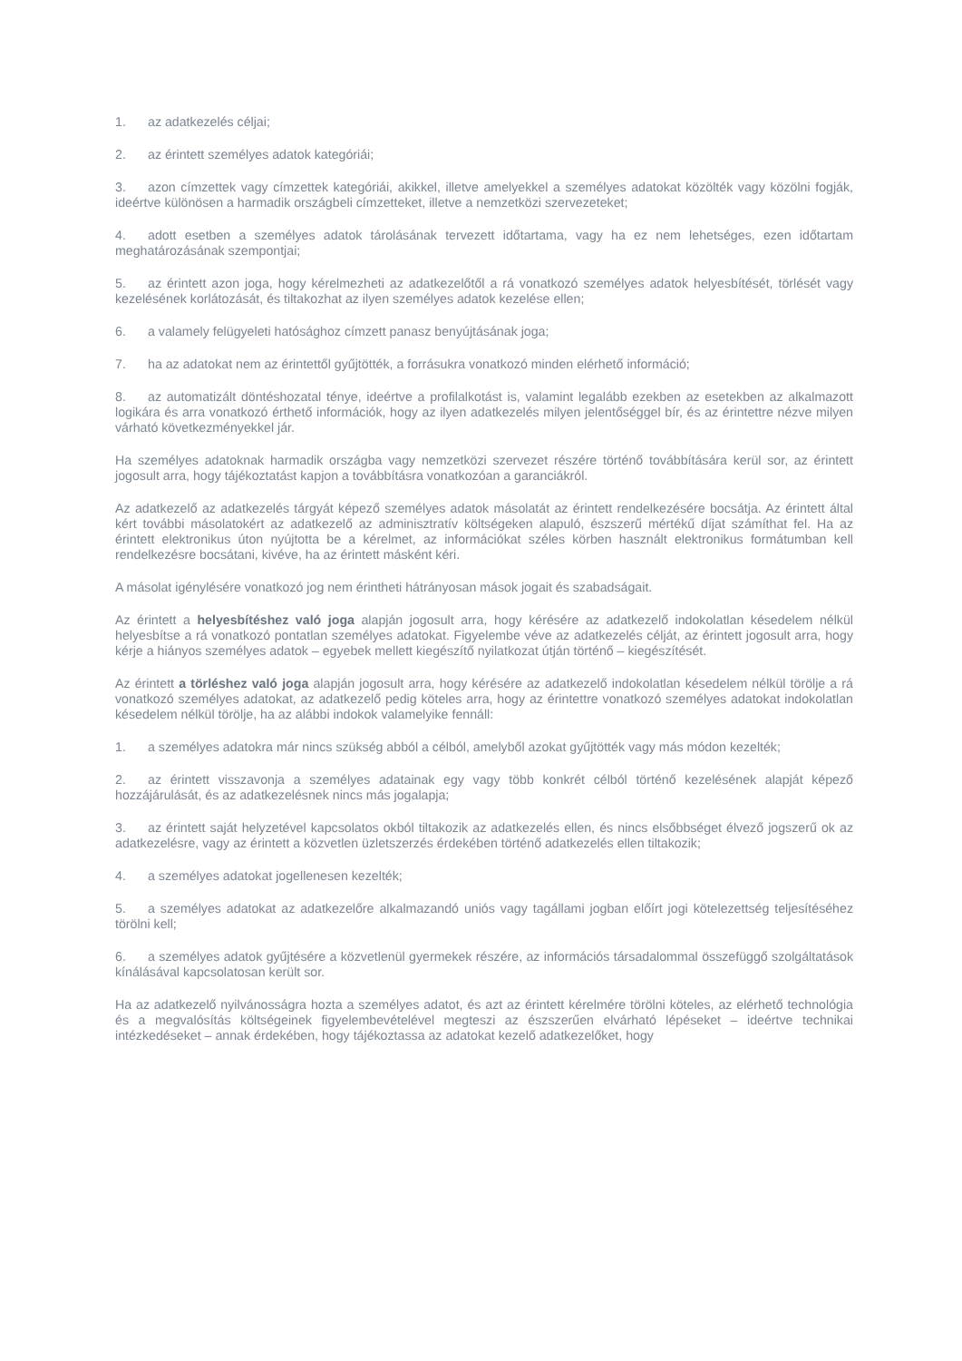1. az adatkezelés céljai;
2. az érintett személyes adatok kategóriái;
3. azon címzettek vagy címzettek kategóriái, akikkel, illetve amelyekkel a személyes adatokat közölték vagy közölni fogják, ideértve különösen a harmadik országbeli címzetteket, illetve a nemzetközi szervezeteket;
4. adott esetben a személyes adatok tárolásának tervezett időtartama, vagy ha ez nem lehetséges, ezen időtartam meghatározásának szempontjai;
5. az érintett azon joga, hogy kérelmezheti az adatkezelőtől a rá vonatkozó személyes adatok helyesbítését, törlését vagy kezelésének korlátozását, és tiltakozhat az ilyen személyes adatok kezelése ellen;
6. a valamely felügyeleti hatósághoz címzett panasz benyújtásának joga;
7. ha az adatokat nem az érintettől gyűjtötték, a forrásukra vonatkozó minden elérhető információ;
8. az automatizált döntéshozatal ténye, ideértve a profilalkotást is, valamint legalább ezekben az esetekben az alkalmazott logikára és arra vonatkozó érthető információk, hogy az ilyen adatkezelés milyen jelentőséggel bír, és az érintettre nézve milyen várható következményekkel jár.
Ha személyes adatoknak harmadik országba vagy nemzetközi szervezet részére történő továbbítására kerül sor, az érintett jogosult arra, hogy tájékoztatást kapjon a továbbításra vonatkozóan a garanciákról.
Az adatkezelő az adatkezelés tárgyát képező személyes adatok másolatát az érintett rendelkezésére bocsátja. Az érintett által kért további másolatokért az adatkezelő az adminisztratív költségeken alapuló, észszerű mértékű díjat számíthat fel. Ha az érintett elektronikus úton nyújtotta be a kérelmet, az információkat széles körben használt elektronikus formátumban kell rendelkezésre bocsátani, kivéve, ha az érintett másként kéri.
A másolat igénylésére vonatkozó jog nem érintheti hátrányosan mások jogait és szabadságait.
Az érintett a helyesbítéshez való joga alapján jogosult arra, hogy kérésére az adatkezelő indokolatlan késedelem nélkül helyesbítse a rá vonatkozó pontatlan személyes adatokat. Figyelembe véve az adatkezelés célját, az érintett jogosult arra, hogy kérje a hiányos személyes adatok – egyebek mellett kiegészítő nyilatkozat útján történő – kiegészítését.
Az érintett a törléshez való joga alapján jogosult arra, hogy kérésére az adatkezelő indokolatlan késedelem nélkül törölje a rá vonatkozó személyes adatokat, az adatkezelő pedig köteles arra, hogy az érintettre vonatkozó személyes adatokat indokolatlan késedelem nélkül törölje, ha az alábbi indokok valamelyike fennáll:
1. a személyes adatokra már nincs szükség abból a célból, amelyből azokat gyűjtötték vagy más módon kezelték;
2. az érintett visszavonja a személyes adatainak egy vagy több konkrét célból történő kezelésének alapját képező hozzájárulását, és az adatkezelésnek nincs más jogalapja;
3. az érintett saját helyzetével kapcsolatos okból tiltakozik az adatkezelés ellen, és nincs elsőbbséget élvező jogszerű ok az adatkezelésre, vagy az érintett a közvetlen üzletszerzés érdekében történő adatkezelés ellen tiltakozik;
4. a személyes adatokat jogellenesen kezelték;
5. a személyes adatokat az adatkezelőre alkalmazandó uniós vagy tagállami jogban előírt jogi kötelezettség teljesítéséhez törölni kell;
6. a személyes adatok gyűjtésére a közvetlenül gyermekek részére, az információs társadalommal összefüggő szolgáltatások kínálásával kapcsolatosan került sor.
Ha az adatkezelő nyilvánosságra hozta a személyes adatot, és azt az érintett kérelmére törölni köteles, az elérhető technológia és a megvalósítás költségeinek figyelembevételével megteszi az észszerűen elvárható lépéseket – ideértve technikai intézkedéseket – annak érdekében, hogy tájékoztassa az adatokat kezelő adatkezelőket, hogy